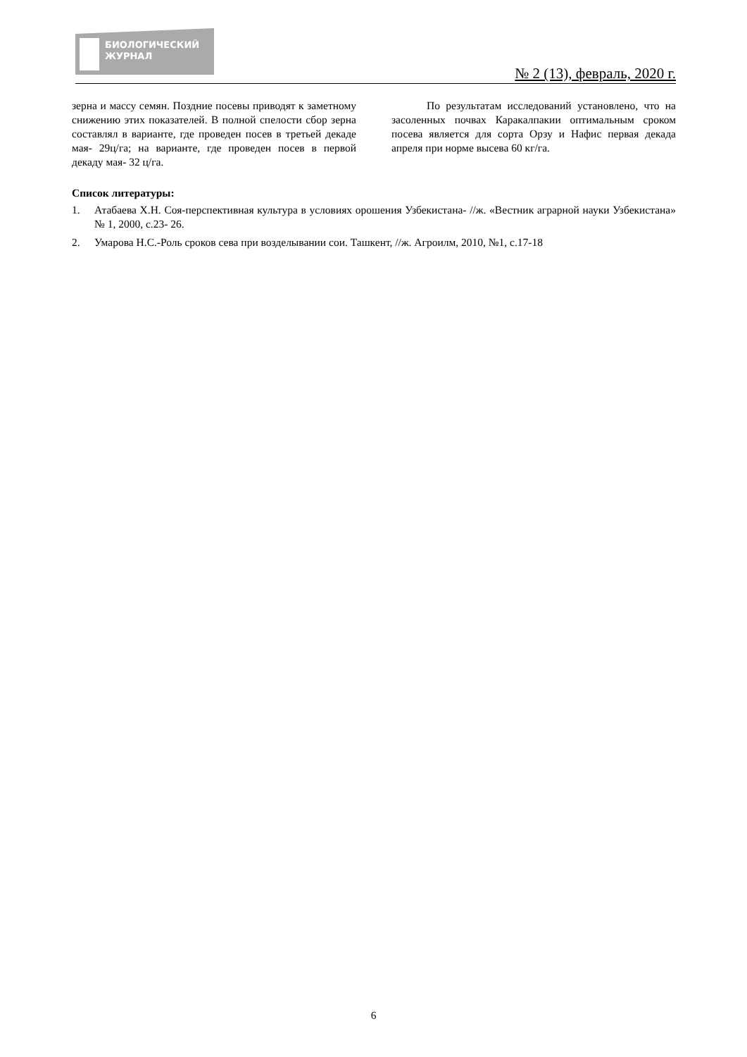БИОЛОГИЧЕСКИЙ
ЖУРНАЛ
№ 2 (13), февраль, 2020 г.
зерна и массу семян. Поздние посевы приводят к заметному снижению этих показателей. В полной спелости сбор зерна составлял в варианте, где проведен посев в третьей декаде мая- 29ц/га; на варианте, где проведен посев в первой декаду мая- 32 ц/га.
По результатам исследований установлено, что на засоленных почвах Каракалпакии оптимальным сроком посева является для сорта Орзу и Нафис первая декада апреля при норме высева 60 кг/га.
Список литературы:
1. Атабаева Х.Н. Соя-перспективная культура в условиях орошения Узбекистана- //ж. «Вестник аграрной науки Узбекистана» № 1, 2000, с.23- 26.
2. Умарова Н.С.-Роль сроков сева при возделывании сои. Ташкент, //ж. Агроилм, 2010, №1, с.17-18
6